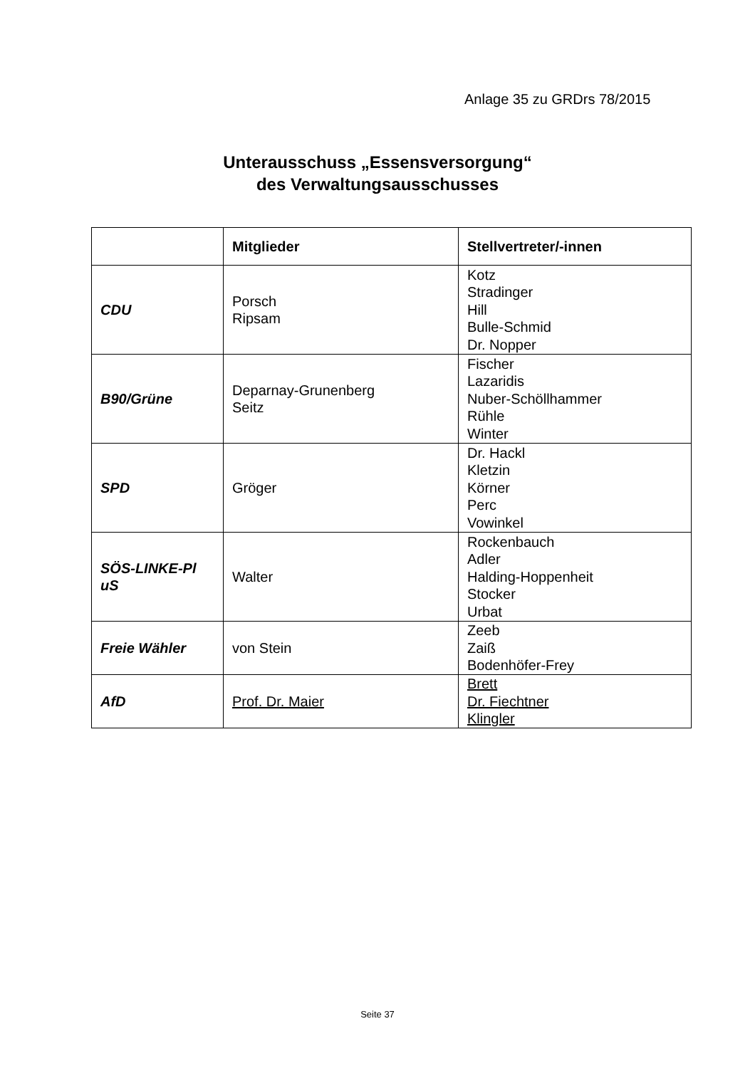Anlage 35 zu GRDrs 78/2015
Unterausschuss „Essensversorgung“
des Verwaltungsausschusses
| | Mitglieder | Stellvertreter/-innen |
| --- | --- | --- |
| CDU | Porsch Ripsam | Kotz Stradinger Hill Bulle-Schmid Dr. Nopper |
| B90/Grüne | Deparnay-Grunenberg Seitz | Fischer Lazaridis Nuber-Schöllhammer Rühle Winter |
| SPD | Gröger | Dr. Hackl Kletzin Körner Perc Vowinkel |
| SÖS-LINKE-Pl uS | Walter | Rockenbauch Adler Halding-Hoppenheit Stocker Urbat |
| Freie Wähler | von Stein | Zeeb Zaiß Bodenhöfer-Frey |
| AfD | Prof. Dr. Maier | Brett Dr. Fiechtner Klingler |
Seite 37